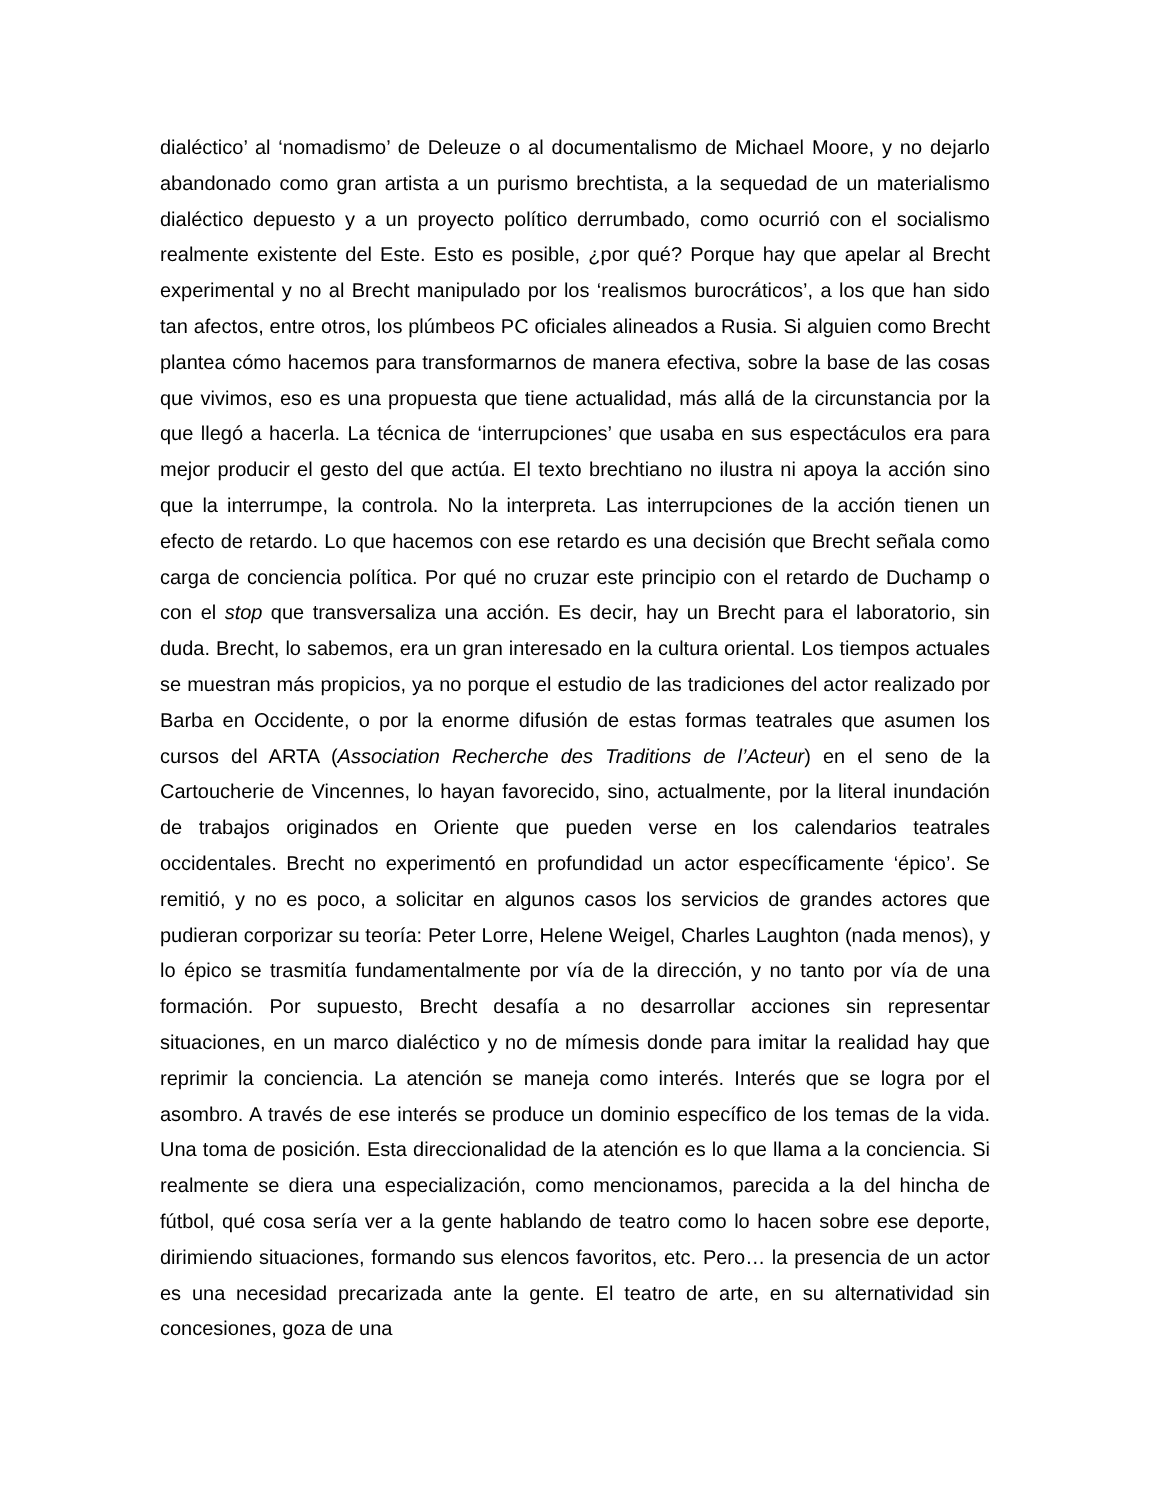dialéctico’ al ‘nomadismo’ de Deleuze o al documentalismo de Michael Moore, y no dejarlo abandonado como gran artista a un purismo brechtista, a la sequedad de un materialismo dialéctico depuesto y a un proyecto político derrumbado, como ocurrió con el socialismo realmente existente del Este. Esto es posible, ¿por qué? Porque hay que apelar al Brecht experimental y no al Brecht manipulado por los ‘realismos burocráticos’, a los que han sido tan afectos, entre otros, los plúmbeos PC oficiales alineados a Rusia. Si alguien como Brecht plantea cómo hacemos para transformarnos de manera efectiva, sobre la base de las cosas que vivimos, eso es una propuesta que tiene actualidad, más allá de la circunstancia por la que llegó a hacerla. La técnica de ‘interrupciones’ que usaba en sus espectáculos era para mejor producir el gesto del que actúa. El texto brechtiano no ilustra ni apoya la acción sino que la interrumpe, la controla. No la interpreta. Las interrupciones de la acción tienen un efecto de retardo. Lo que hacemos con ese retardo es una decisión que Brecht señala como carga de conciencia política. Por qué no cruzar este principio con el retardo de Duchamp o con el stop que transversaliza una acción. Es decir, hay un Brecht para el laboratorio, sin duda. Brecht, lo sabemos, era un gran interesado en la cultura oriental. Los tiempos actuales se muestran más propicios, ya no porque el estudio de las tradiciones del actor realizado por Barba en Occidente, o por la enorme difusión de estas formas teatrales que asumen los cursos del ARTA (Association Recherche des Traditions de l’Acteur) en el seno de la Cartoucherie de Vincennes, lo hayan favorecido, sino, actualmente, por la literal inundación de trabajos originados en Oriente que pueden verse en los calendarios teatrales occidentales. Brecht no experimentó en profundidad un actor específicamente ‘épico’. Se remitió, y no es poco, a solicitar en algunos casos los servicios de grandes actores que pudieran corporizar su teoría: Peter Lorre, Helene Weigel, Charles Laughton (nada menos), y lo épico se trasmitía fundamentalmente por vía de la dirección, y no tanto por vía de una formación. Por supuesto, Brecht desafía a no desarrollar acciones sin representar situaciones, en un marco dialéctico y no de mímesis donde para imitar la realidad hay que reprimir la conciencia. La atención se maneja como interés. Interés que se logra por el asombro. A través de ese interés se produce un dominio específico de los temas de la vida. Una toma de posición. Esta direccionalidad de la atención es lo que llama a la conciencia. Si realmente se diera una especialización, como mencionamos, parecida a la del hincha de fútbol, qué cosa sería ver a la gente hablando de teatro como lo hacen sobre ese deporte, dirimiendo situaciones, formando sus elencos favoritos, etc. Pero… la presencia de un actor es una necesidad precarizada ante la gente. El teatro de arte, en su alternatividad sin concesiones, goza de una